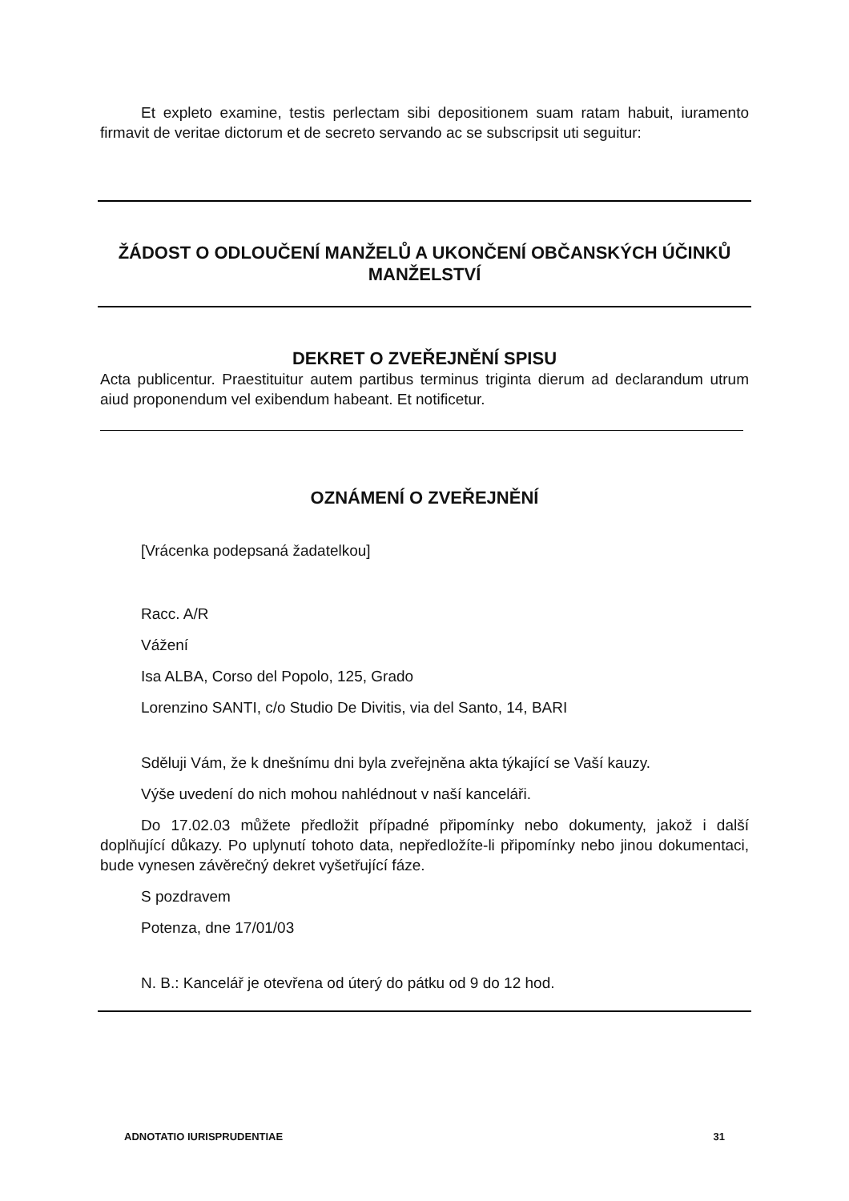Et expleto examine, testis perlectam sibi depositionem suam ratam habuit, iuramento firmavit de veritae dictorum et de secreto servando ac se subscripsit uti seguitur:
ŽÁDOST O ODLOUČENÍ MANŽELŮ A UKONČENÍ OBČANSKÝCH ÚČINKŮ MANŽELSTVÍ
DEKRET O ZVEŘEJNĚNÍ SPISU
Acta publicentur. Praestituitur autem partibus terminus triginta dierum ad declarandum utrum aiud proponendum vel exibendum habeant. Et notificetur.
OZNÁMENÍ O ZVEŘEJNĚNÍ
[Vrácenka podepsaná žadatelkou]
Racc. A/R
Vážení
Isa ALBA, Corso del Popolo, 125, Grado
Lorenzino SANTI, c/o Studio De Divitis, via del Santo, 14, BARI
Sděluji Vám, že k dnešnímu dni byla zveřejněna akta týkající se Vaší kauzy.
Výše uvedení do nich mohou nahlédnout v naší kanceláři.
Do 17.02.03 můžete předložit případné připomínky nebo dokumenty, jakož i další doplňující důkazy. Po uplynutí tohoto data, nepředložíte-li připomínky nebo jinou dokumentaci, bude vynesen závěrečný dekret vyšetřující fáze.
S pozdravem
Potenza, dne 17/01/03
N. B.: Kancelář je otevřena od úterý do pátku od 9 do 12 hod.
ADNOTATIO IURISPRUDENTIAE 31